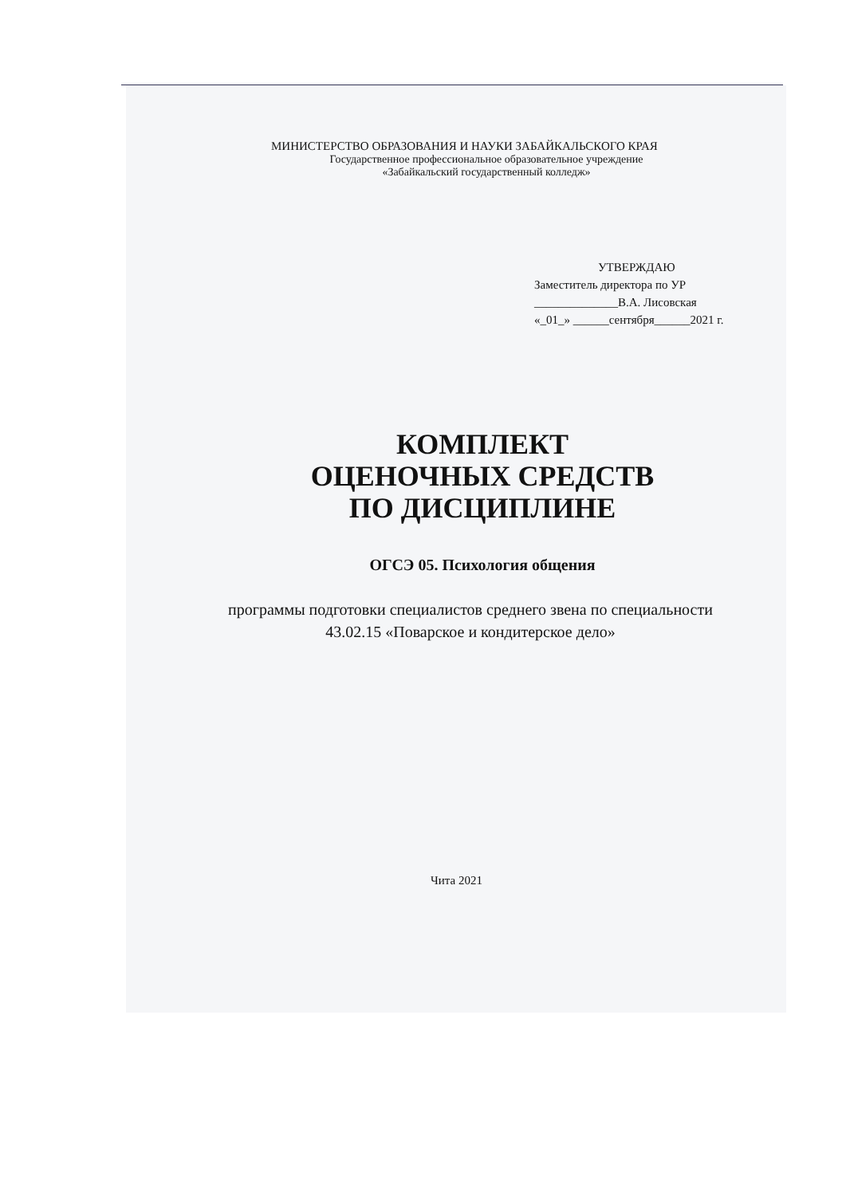МИНИСТЕРСТВО ОБРАЗОВАНИЯ И НАУКИ ЗАБАЙКАЛЬСКОГО КРАЯ
Государственное профессиональное образовательное учреждение
«Забайкальский государственный колледж»
УТВЕРЖДАЮ
Заместитель директора по УР
______________В.А. Лисовская
«_01_» ______сентября______2021 г.
КОМПЛЕКТ
ОЦЕНОЧНЫХ СРЕДСТВ
ПО ДИСЦИПЛИНЕ
ОГСЭ 05. Психология общения
программы подготовки специалистов среднего звена по специальности 43.02.15 «Поварское и кондитерское дело»
Чита 2021